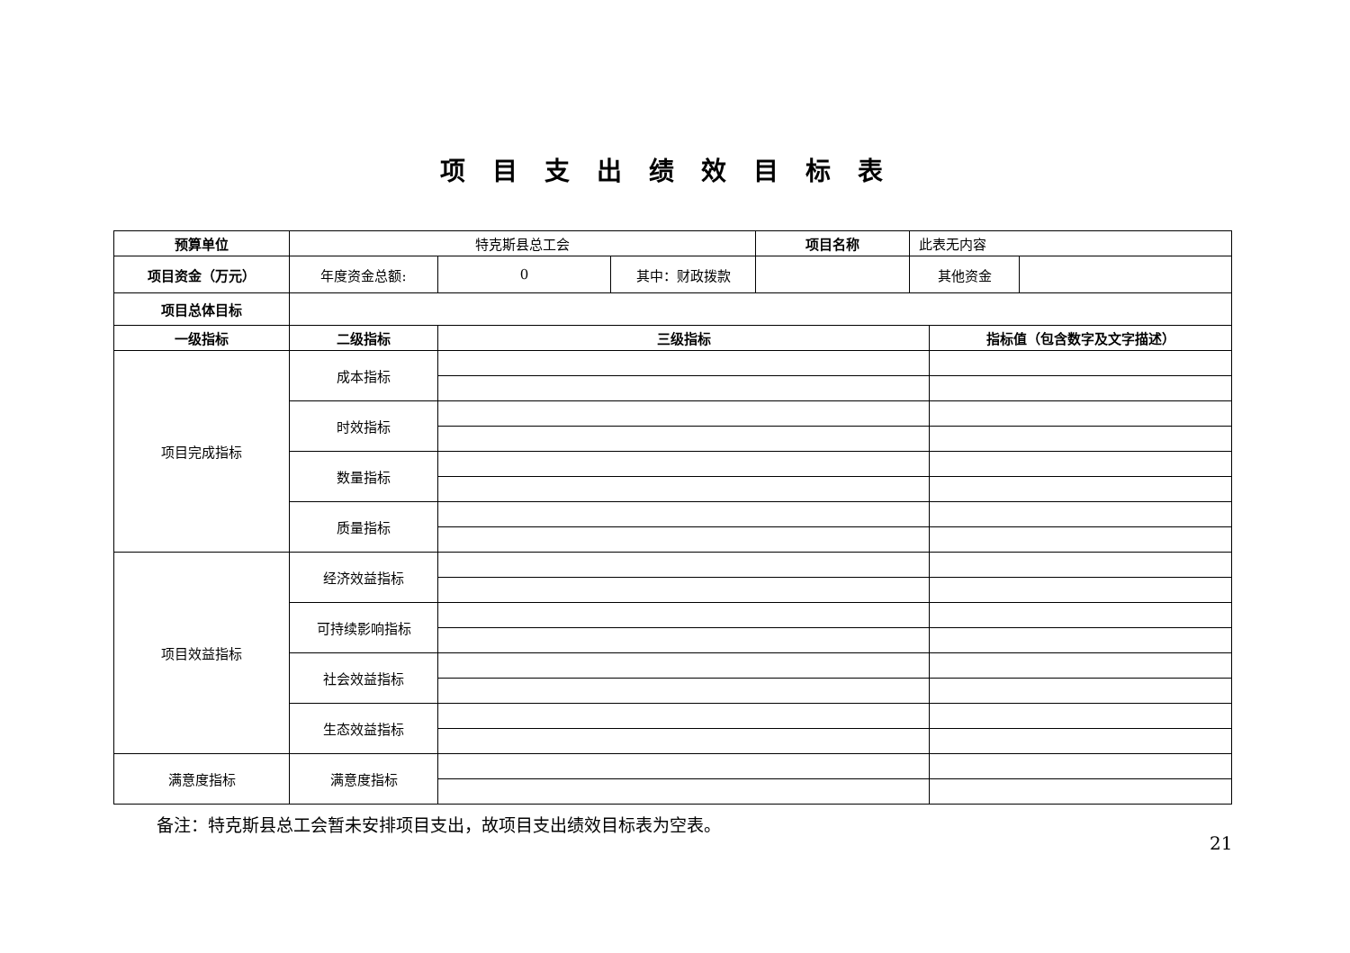项目支出绩效目标表
| 预算单位 | 特克斯县总工会 | | | 项目名称 | 此表无内容 | | |
| 项目资金（万元） | 年度资金总额: | 0 | 其中：财政拨款 | | 其他资金 | | |
| 项目总体目标 | | | | | | | |
| 一级指标 | 二级指标 | 三级指标 | | | | 指标值（包含数字及文字描述） | |
| 项目完成指标 | 成本指标 | | | | | | |
| | 时效指标 | | | | | | |
| | 数量指标 | | | | | | |
| | 质量指标 | | | | | | |
| 项目效益指标 | 经济效益指标 | | | | | | |
| | 可持续影响指标 | | | | | | |
| | 社会效益指标 | | | | | | |
| | 生态效益指标 | | | | | | |
| 满意度指标 | 满意度指标 | | | | | | |
备注：特克斯县总工会暂未安排项目支出，故项目支出绩效目标表为空表。
21